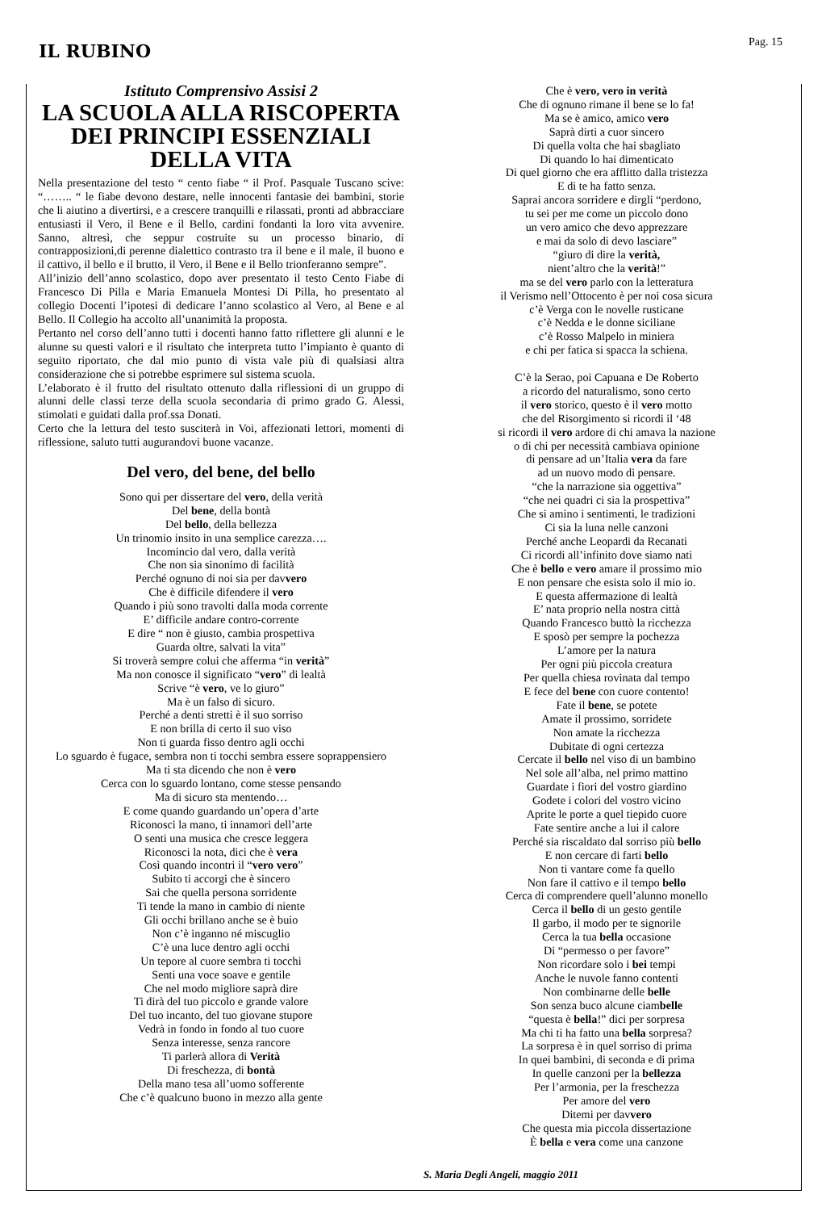IL RUBINO
Pag. 15
Istituto Comprensivo Assisi 2
LA SCUOLA ALLA RISCOPERTA DEI PRINCIPI ESSENZIALI DELLA VITA
Nella presentazione del testo “ cento fiabe “ il Prof. Pasquale Tuscano scive: “…….. “ le fiabe devono destare, nelle innocenti fantasie dei bambini, storie che li aiutino a divertirsi, e a crescere tranquilli e rilassati, pronti ad abbracciare entusiasti il Vero, il Bene e il Bello, cardini fondanti la loro vita avvenire. Sanno, altresì, che seppur costruite su un processo binario, di contrapposizioni,di perenne dialettico contrasto tra il bene e il male, il buono e il cattivo, il bello e il brutto, il Vero, il Bene e il Bello trionferanno sempre”.
All’inizio dell’anno scolastico, dopo aver presentato il testo Cento Fiabe di Francesco Di Pilla e Maria Emanuela Montesi Di Pilla, ho presentato al collegio Docenti l’ipotesi di dedicare l’anno scolastico al Vero, al Bene e al Bello. Il Collegio ha accolto all’unanimità la proposta.
Pertanto nel corso dell’anno tutti i docenti hanno fatto riflettere gli alunni e le alunne su questi valori e il risultato che interpreta tutto l’impianto è quanto di seguito riportato, che dal mio punto di vista vale più di qualsiasi altra considerazione che si potrebbe esprimere sul sistema scuola.
L’elaborato è il frutto del risultato ottenuto dalla riflessioni di un gruppo di alunni delle classi terze della scuola secondaria di primo grado G. Alessi, stimolati e guidati dalla prof.ssa Donati.
Certo che la lettura del testo susciterà in Voi, affezionati lettori, momenti di riflessione, saluto tutti augurandovi buone vacanze.
Del vero, del bene, del bello
Sono qui per dissertare del vero, della verità
Del bene, della bontà
Del bello, della bellezza
Un trinomio insito in una semplice carezza….
Incomincio dal vero, dalla verità
Che non sia sinonimo di facilità
Perché ognuno di noi sia per davvero
Che è difficile difendere il vero
Quando i più sono travolti dalla moda corrente
E’ difficile andare contro-corrente
E dire “ non è giusto, cambia prospettiva
Guarda oltre, salvati la vita”
Si troverà sempre colui che afferma “in verità”
Ma non conosce il significato “vero” di lealtà
Scrive “è vero, ve lo giuro”
Ma è un falso di sicuro.
Perché a denti stretti è il suo sorriso
E non brilla di certo il suo viso
Non ti guarda fisso dentro agli occhi
Lo sguardo è fugace, sembra non ti tocchi sembra essere soprappensiero
Ma ti sta dicendo che non è vero
Cerca con lo sguardo lontano, come stesse pensando
Ma di sicuro sta mentendo…
E come quando guardando un’opera d’arte
Riconosci la mano, ti innamori dell’arte
O senti una musica che cresce leggera
Riconosci la nota, dici che è vera
Così quando incontri il “vero vero”
Subito ti accorgi che è sincero
Sai che quella persona sorridente
Ti tende la mano in cambio di niente
Gli occhi brillano anche se è buio
Non c’è inganno né miscuglio
C’è una luce dentro agli occhi
Un tepore al cuore sembra ti tocchi
Senti una voce soave e gentile
Che nel modo migliore saprà dire
Ti dirà del tuo piccolo e grande valore
Del tuo incanto, del tuo giovane stupore
Vedrà in fondo in fondo al tuo cuore
Senza interesse, senza rancore
Ti parlerà allora di Verità
Di freschezza, di bontà
Della mano tesa all’uomo sofferente
Che c’è qualcuno buono in mezzo alla gente
Che è vero, vero in verità
Che di ognuno rimane il bene se lo fa!
Ma se è amico, amico vero
Saprà dirti a cuor sincero
Di quella volta che hai sbagliato
Di quando lo hai dimenticato
Di quel giorno che era afflitto dalla tristezza
E di te ha fatto senza.
Saprai ancora sorridere e dirgli “perdono,
tu sei per me come un piccolo dono
un vero amico che devo apprezzare
e mai da solo di devo lasciare”
“giuro di dire la verità,
nient’altro che la verità!”
ma se del vero parlo con la letteratura
il Verismo nell’Ottocento è per noi cosa sicura
c’è Verga con le novelle rusticane
c’è Nedda e le donne siciliane
c’è Rosso Malpelo in miniera
e chi per fatica si spacca la schiena.
C’è la Serao, poi Capuana e De Roberto
a ricordo del naturalismo, sono certo
il vero storico, questo è il vero motto
che del Risorgimento si ricordi il ‘48
si ricordi il vero ardore di chi amava la nazione
o di chi per necessità cambiava opinione
di pensare ad un’Italia vera da fare
ad un nuovo modo di pensare.
“che la narrazione sia oggettiva”
“che nei quadri ci sia la prospettiva”
Che si amino i sentimenti, le tradizioni
Ci sia la luna nelle canzoni
Perché anche Leopardi da Recanati
Ci ricordi all’infinito dove siamo nati
Che è bello e vero amare il prossimo mio
E non pensare che esista solo il mio io.
E questa affermazione di lealtà
E’ nata proprio nella nostra città
Quando Francesco buttò la ricchezza
E sposò per sempre la pochezza
L’amore per la natura
Per ogni più piccola creatura
Per quella chiesa rovinata dal tempo
E fece del bene con cuore contento!
Fate il bene, se potete
Amate il prossimo, sorridete
Non amate la ricchezza
Dubitate di ogni certezza
Cercate il bello nel viso di un bambino
Nel sole all’alba, nel primo mattino
Guardate i fiori del vostro giardino
Godete i colori del vostro vicino
Aprite le porte a quel tiepido cuore
Fate sentire anche a lui il calore
Perché sia riscaldato dal sorriso più bello
E non cercare di farti bello
Non ti vantare come fa quello
Non fare il cattivo e il tempo bello
Cerca di comprendere quell’alunno monello
Cerca il bello di un gesto gentile
Il garbo, il modo per te signorile
Cerca la tua bella occasione
Di “permesso o per favore”
Non ricordare solo i bei tempi
Anche le nuvole fanno contenti
Non combinarne delle belle
Son senza buco alcune ciambelle
“questa è bella!” dici per sorpresa
Ma chi ti ha fatto una bella sorpresa?
La sorpresa è in quel sorriso di prima
In quei bambini, di seconda e di prima
In quelle canzoni per la bellezza
Per l’armonia, per la freschezza
Per amore del vero
Ditemi per davvero
Che questa mia piccola dissertazione
È bella e vera come una canzone
S. Maria Degli Angeli, maggio 2011